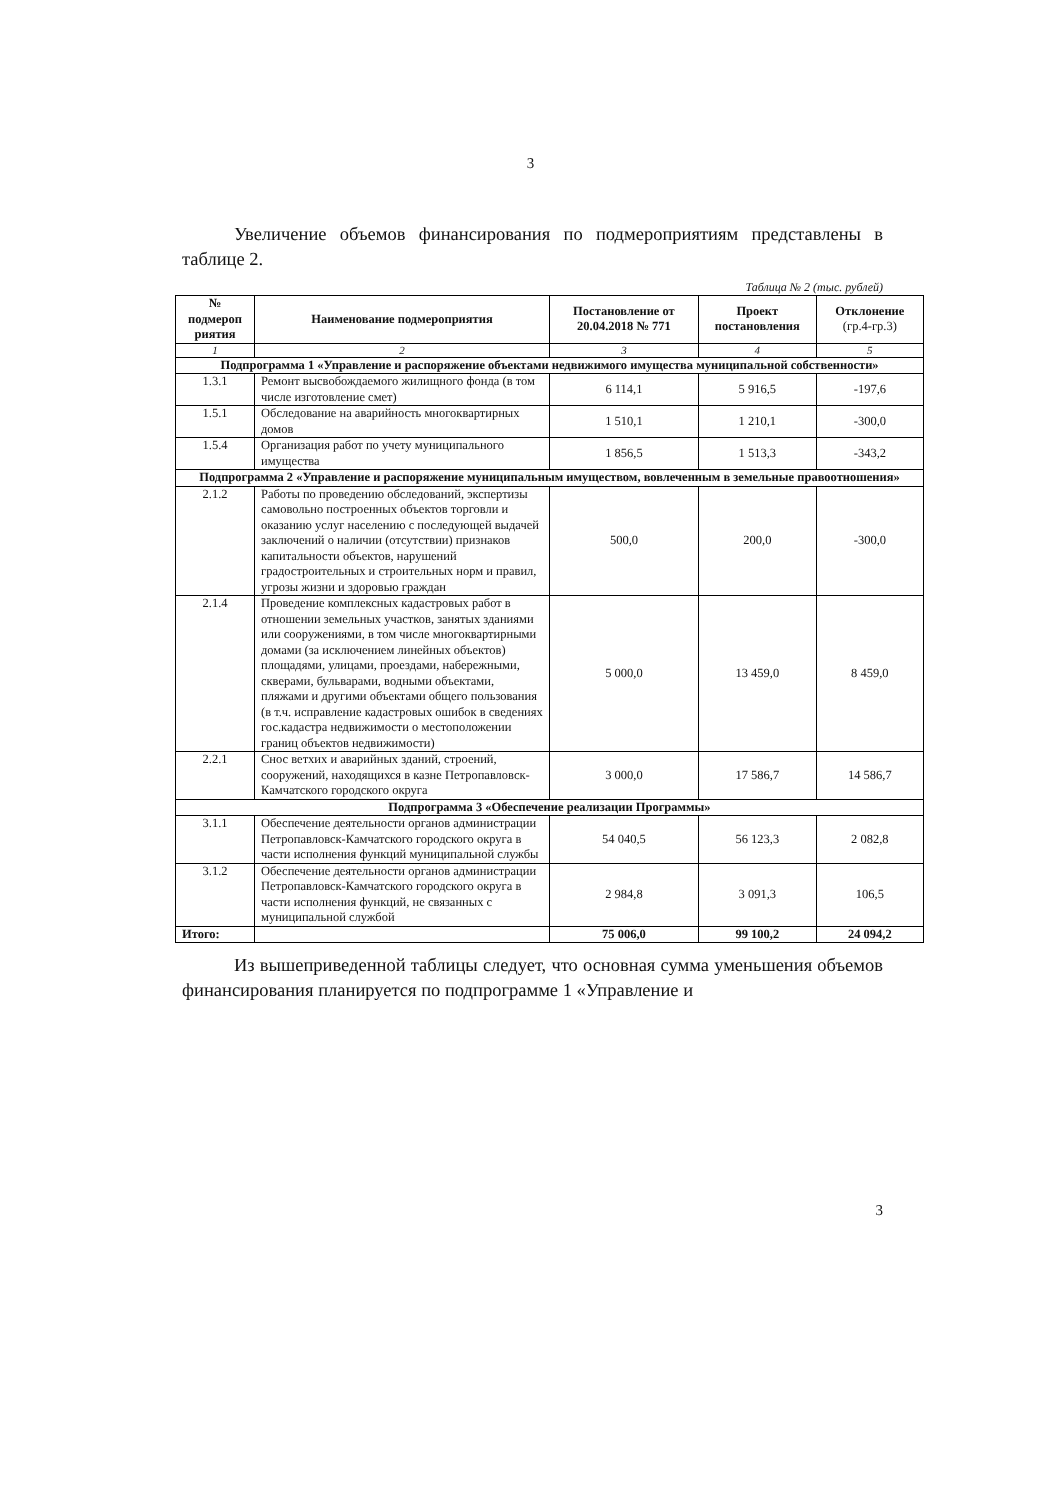3
Увеличение объемов финансирования по подмероприятиям представлены в таблице 2.
Таблица № 2 (тыс. рублей)
| № подмероп риятия | Наименование подмероприятия | Постановление от 20.04.2018 № 771 | Проект постановления | Отклонение (гр.4-гр.3) |
| --- | --- | --- | --- | --- |
| 1 | 2 | 3 | 4 | 5 |
| Подпрограмма 1 «Управление и распоряжение объектами недвижимого имущества муниципальной собственности» | | | | |
| 1.3.1 | Ремонт высвобождаемого жилищного фонда (в том числе изготовление смет) | 6 114,1 | 5 916,5 | -197,6 |
| 1.5.1 | Обследование на аварийность многоквартирных домов | 1 510,1 | 1 210,1 | -300,0 |
| 1.5.4 | Организация работ по учету муниципального имущества | 1 856,5 | 1 513,3 | -343,2 |
| Подпрограмма 2 «Управление и распоряжение муниципальным имуществом, вовлеченным в земельные правоотношения» | | | | |
| 2.1.2 | Работы по проведению обследований, экспертизы самовольно построенных объектов торговли и оказанию услуг населению с последующей выдачей заключений о наличии (отсутствии) признаков капитальности объектов, нарушений градостроительных и строительных норм и правил, угрозы жизни и здоровью граждан | 500,0 | 200,0 | -300,0 |
| 2.1.4 | Проведение комплексных кадастровых работ в отношении земельных участков, занятых зданиями или сооружениями, в том числе многоквартирными домами (за исключением линейных объектов) площадями, улицами, проездами, набережными, скверами, бульварами, водными объектами, пляжами и другими объектами общего пользования (в т.ч. исправление кадастровых ошибок в сведениях гос.кадастра недвижимости о местоположении границ объектов недвижимости) | 5 000,0 | 13 459,0 | 8 459,0 |
| 2.2.1 | Снос ветхих и аварийных зданий, строений, сооружений, находящихся в казне Петропавловск-Камчатского городского округа | 3 000,0 | 17 586,7 | 14 586,7 |
| Подпрограмма 3 «Обеспечение реализации Программы» | | | | |
| 3.1.1 | Обеспечение деятельности органов администрации Петропавловск-Камчатского городского округа в части исполнения функций муниципальной службы | 54 040,5 | 56 123,3 | 2 082,8 |
| 3.1.2 | Обеспечение деятельности органов администрации Петропавловск-Камчатского городского округа в части исполнения функций, не связанных с муниципальной службой | 2 984,8 | 3 091,3 | 106,5 |
| Итого: | | 75 006,0 | 99 100,2 | 24 094,2 |
Из вышеприведенной таблицы следует, что основная сумма уменьшения объемов финансирования планируется по подпрограмме 1 «Управление и
3